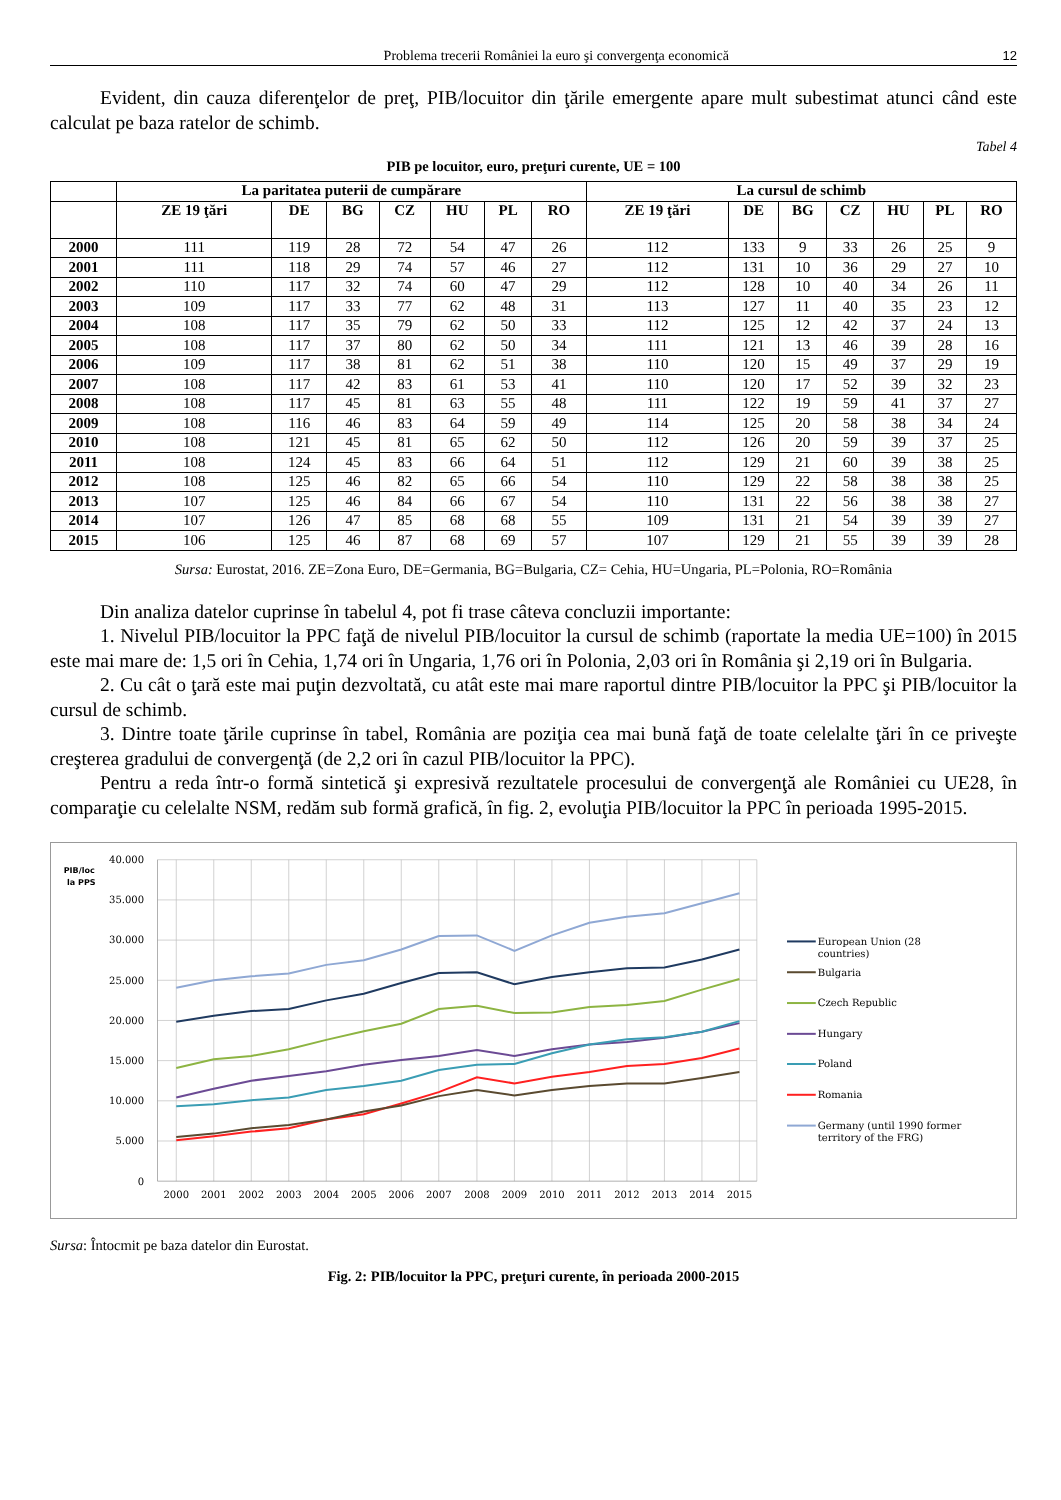Problema trecerii României la euro şi convergenţa economică 12
Evident, din cauza diferenţelor de preţ, PIB/locuitor din ţările emergente apare mult subestimat atunci când este calculat pe baza ratelor de schimb.
Tabel 4
PIB pe locuitor, euro, preţuri curente, UE = 100
| | La paritatea puterii de cumpărare | | | | | | | La cursul de schimb | | | | | | |
| --- | --- | --- | --- | --- | --- | --- | --- | --- | --- | --- | --- | --- | --- | --- |
| | ZE 19 ţări | DE | BG | CZ | HU | PL | RO | ZE 19 ţări | DE | BG | CZ | HU | PL | RO |
| 2000 | 111 | 119 | 28 | 72 | 54 | 47 | 26 | 112 | 133 | 9 | 33 | 26 | 25 | 9 |
| 2001 | 111 | 118 | 29 | 74 | 57 | 46 | 27 | 112 | 131 | 10 | 36 | 29 | 27 | 10 |
| 2002 | 110 | 117 | 32 | 74 | 60 | 47 | 29 | 112 | 128 | 10 | 40 | 34 | 26 | 11 |
| 2003 | 109 | 117 | 33 | 77 | 62 | 48 | 31 | 113 | 127 | 11 | 40 | 35 | 23 | 12 |
| 2004 | 108 | 117 | 35 | 79 | 62 | 50 | 33 | 112 | 125 | 12 | 42 | 37 | 24 | 13 |
| 2005 | 108 | 117 | 37 | 80 | 62 | 50 | 34 | 111 | 121 | 13 | 46 | 39 | 28 | 16 |
| 2006 | 109 | 117 | 38 | 81 | 62 | 51 | 38 | 110 | 120 | 15 | 49 | 37 | 29 | 19 |
| 2007 | 108 | 117 | 42 | 83 | 61 | 53 | 41 | 110 | 120 | 17 | 52 | 39 | 32 | 23 |
| 2008 | 108 | 117 | 45 | 81 | 63 | 55 | 48 | 111 | 122 | 19 | 59 | 41 | 37 | 27 |
| 2009 | 108 | 116 | 46 | 83 | 64 | 59 | 49 | 114 | 125 | 20 | 58 | 38 | 34 | 24 |
| 2010 | 108 | 121 | 45 | 81 | 65 | 62 | 50 | 112 | 126 | 20 | 59 | 39 | 37 | 25 |
| 2011 | 108 | 124 | 45 | 83 | 66 | 64 | 51 | 112 | 129 | 21 | 60 | 39 | 38 | 25 |
| 2012 | 108 | 125 | 46 | 82 | 65 | 66 | 54 | 110 | 129 | 22 | 58 | 38 | 38 | 25 |
| 2013 | 107 | 125 | 46 | 84 | 66 | 67 | 54 | 110 | 131 | 22 | 56 | 38 | 38 | 27 |
| 2014 | 107 | 126 | 47 | 85 | 68 | 68 | 55 | 109 | 131 | 21 | 54 | 39 | 39 | 27 |
| 2015 | 106 | 125 | 46 | 87 | 68 | 69 | 57 | 107 | 129 | 21 | 55 | 39 | 39 | 28 |
Sursa: Eurostat, 2016. ZE=Zona Euro, DE=Germania, BG=Bulgaria, CZ= Cehia, HU=Ungaria, PL=Polonia, RO=România
Din analiza datelor cuprinse în tabelul 4, pot fi trase câteva concluzii importante:
1. Nivelul PIB/locuitor la PPC faţă de nivelul PIB/locuitor la cursul de schimb (raportate la media UE=100) în 2015 este mai mare de: 1,5 ori în Cehia, 1,74 ori în Ungaria, 1,76 ori în Polonia, 2,03 ori în România şi 2,19 ori în Bulgaria.
2. Cu cât o ţară este mai puţin dezvoltată, cu atât este mai mare raportul dintre PIB/locuitor la PPC şi PIB/locuitor la cursul de schimb.
3. Dintre toate ţările cuprinse în tabel, România are poziţia cea mai bună faţă de toate celelalte ţări în ce priveşte creşterea gradului de convergenţă (de 2,2 ori în cazul PIB/locuitor la PPC).
Pentru a reda într-o formă sintetică şi expresivă rezultatele procesului de convergenţă ale României cu UE28, în comparaţie cu celelalte NSM, redăm sub formă grafică, în fig. 2, evoluţia PIB/locuitor la PPC în perioada 1995-2015.
40.000
35.000
30.000
25.000
20.000
15.000
10.000
5.000
0
PIB/loc
la PPS
2000
2001
2002
2003
2004
2005
2006
2007
2008
2009
2010
2011
2012
2013
2014
2015
European Union (28
countries)
Bulgaria
Czech Republic
Hungary
Poland
Romania
Germany (until 1990 former
territory of the FRG)
Sursa: Întocmit pe baza datelor din Eurostat.
Fig. 2: PIB/locuitor la PPC, preţuri curente, în perioada 2000-2015